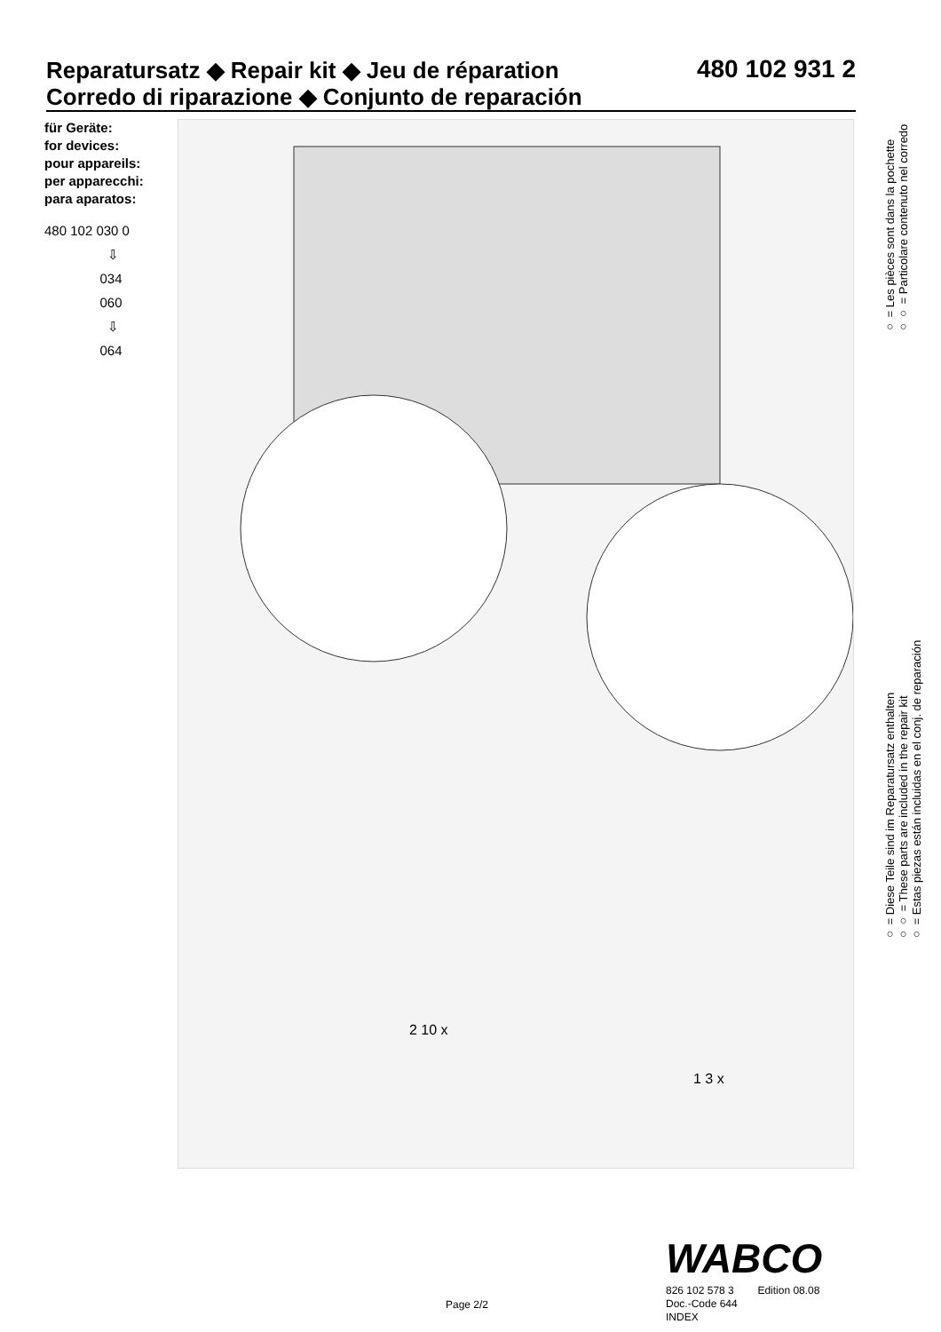Reparatursatz ◆ Repair kit ◆ Jeu de réparation
Corredo di riparazione ◆ Conjunto de reparación
480 102 931 2
für Geräte:
for devices:
pour appareils:
per apparecchi:
para aparatos:
480 102 030 0
⇩
034
060
⇩
064
2 10 x
1 3 x
○ = Diese Teile sind im Reparatursatz enthalten
○○ = These parts are included in the repair kit
○ = Estas piezas están incluidas en el conj. de reparación
○ = Les pièces sont dans la pochette
○○ = Particolare contenuto nel corredo
WABCO
Page 2/2
826 102 578 3 Edition 08.08
Doc.-Code 644
INDEX